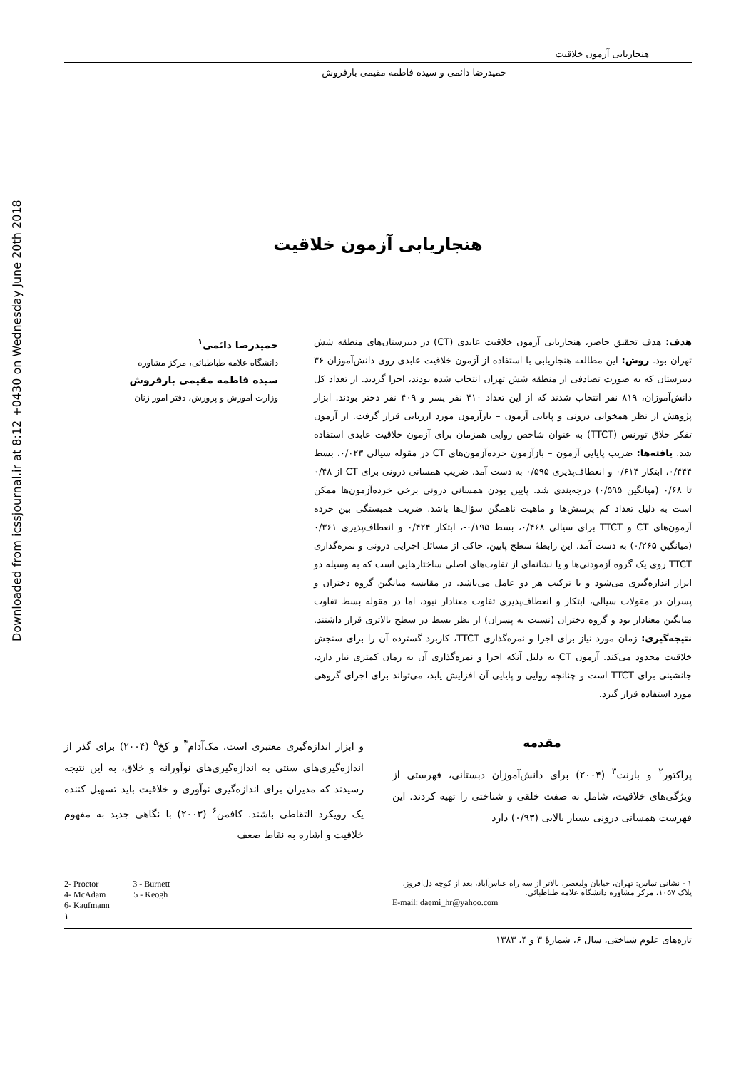Downloaded from icssjournal.ir at 8:12 +0430 on Wednesday June 20th 2018
هنجاریابی آزمون خلاقیت
حمیدرضا دائمی و سیده فاطمه مقیمی بارفروش
هنجاریابی آزمون خلاقیت
هدف: هدف تحقیق حاضر، هنجاریابی آزمون خلاقیت عابدی (CT) در دبیرستان‌های منطقه شش تهران بود. روش: این مطالعه هنجاریابی با استفاده از آزمون خلاقیت عابدی روی دانش‌آموزان ۳۶ دبیرستان که به صورت تصادفی از منطقه شش تهران انتخاب شده بودند، اجرا گردید. از تعداد کل دانش‌آموزان، ۸۱۹ نفر انتخاب شدند که از این تعداد ۴۱۰ نفر پسر و ۴۰۹ نفر دختر بودند. ابزار پژوهش از نظر همخوانی درونی و پایایی آزمون – بازآزمون مورد ارزیابی قرار گرفت. از آزمون تفکر خلاق تورنس (TTCT) به عنوان شاخص روایی همزمان برای آزمون خلاقیت عابدی استفاده شد. یافته‌ها: ضریب پایایی آزمون – بازآزمون خرده‌آزمون‌های CT در مقوله سیالی ۰/۰۲۳، بسط ۰/۴۴۴، ابتکار ۰/۶۱۴ و انعطاف‌پذیری ۰/۵۹۵ به دست آمد. ضریب همسانی درونی برای CT از ۰/۴۸ تا ۰/۶۸ (میانگین ۰/۵۹۵) درجه‌بندی شد. پایین بودن همسانی درونی برخی خرده‌آزمون‌ها ممکن است به دلیل تعداد کم پرسش‌ها و ماهیت ناهمگن سؤال‌ها باشد. ضریب همبستگی بین خرده آزمون‌های CT و TTCT برای سیالی ۰/۴۶۸، بسط ۰/۱۹۵-، ابتکار ۰/۴۲۴ و انعطاف‌پذیری ۰/۳۶۱ (میانگین ۰/۲۶۵) به دست آمد. این رابطهٔ سطح پایین، حاکی از مسائل اجرایی درونی و نمره‌گذاری TTCT روی یک گروه آزمودنی‌ها و یا نشانه‌ای از تفاوت‌های اصلی ساختارهایی است که به وسیله دو ابزار اندازه‌گیری می‌شود و یا ترکیب هر دو عامل می‌باشد. در مقایسه میانگین گروه دختران و پسران در مقولات سیالی، ابتکار و انعطاف‌پذیری تفاوت معنادار نبود، اما در مقوله بسط تفاوت میانگین معنادار بود و گروه دختران (نسبت به پسران) از نظر بسط در سطح بالاتری قرار داشتند. نتیجه‌گیری: زمان مورد نیاز برای اجرا و نمره‌گذاری TTCT، کاربرد گسترده آن را برای سنجش خلاقیت محدود می‌کند. آزمون CT به دلیل آنکه اجرا و نمره‌گذاری آن به زمان کمتری نیاز دارد، جانشینی برای TTCT است و چنانچه روایی و پایایی آن افزایش یابد، می‌تواند برای اجرای گروهی مورد استفاده قرار گیرد.
حمیدرضا دائمی<sup>۱</sup>
دانشگاه علامه طباطبائی، مرکز مشاوره
سیده فاطمه مقیمی بارفروش
وزارت آموزش و پرورش، دفتر امور زنان
مقدمه
پراکتور<sup>۲</sup> و بارنت<sup>۳</sup> (۲۰۰۴) برای دانش‌آموزان دبستانی، فهرستی از ویژگی‌های خلاقیت، شامل نه صفت خلقی و شناختی را تهیه کردند. این فهرست همسانی درونی بسیار بالایی (۰/۹۳) دارد
و ابزار اندازه‌گیری معتبری است. مک‌آدام<sup>۴</sup> و کخ<sup>۵</sup> (۲۰۰۴) برای گذر از اندازه‌گیری‌های سنتی به اندازه‌گیری‌های نوآورانه و خلاق، به این نتیجه رسیدند که مدیران برای اندازه‌گیری نوآوری و خلاقیت باید تسهیل کننده یک رویکرد التقاطی باشند. کافمن<sup>۶</sup> (۲۰۰۳) با نگاهی جدید به مفهوم خلاقیت و اشاره به نقاط ضعف
۱ - نشانی تماس: تهران، خیابان ولیعصر، بالاتر از سه راه عباس‌آباد، بعد از کوچه دل‌افروز، پلاک ۱۰۵۷، مرکز مشاوره دانشگاه علامه طباطبائی.
E-mail: daemi_hr@yahoo.com
2- Proctor 3 - Burnett
4- McAdam 5 - Keogh
6- Kaufmann
۱
تازه‌های علوم شناختی، سال ۶، شمارهٔ ۳ و ۴، ۱۳۸۳